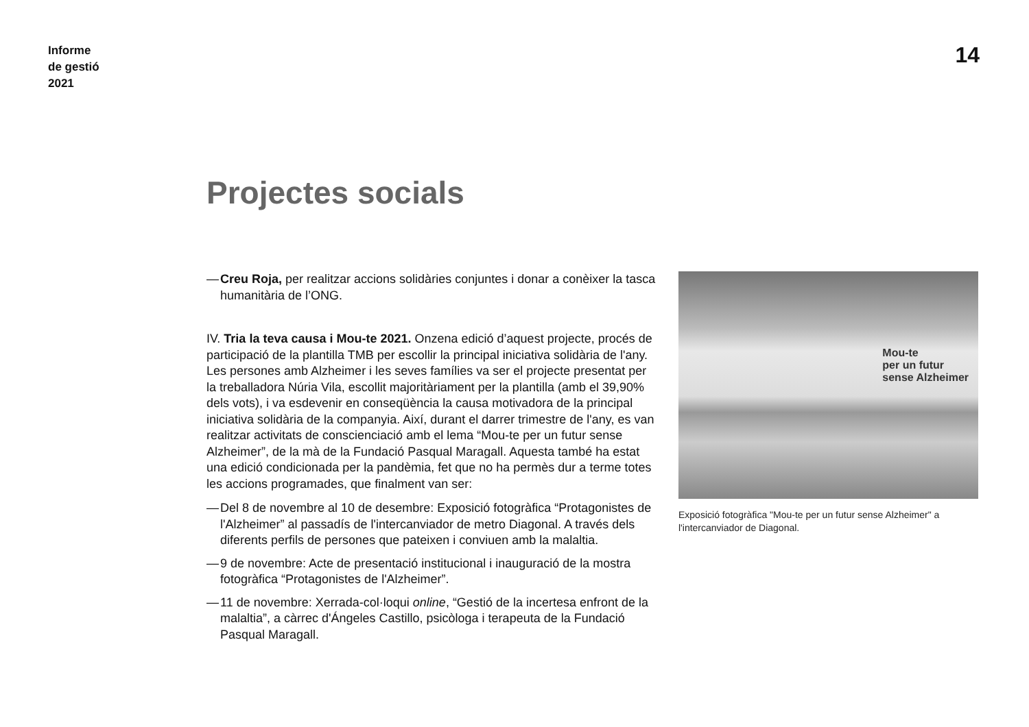Informe
de gestió
2021
14
Projectes socials
— Creu Roja, per realitzar accions solidàries conjuntes i donar a conèixer la tasca humanitària de l’ONG.
IV. Tria la teva causa i Mou-te 2021. Onzena edició d’aquest projecte, procés de participació de la plantilla TMB per escollir la principal iniciativa solidària de l'any. Les persones amb Alzheimer i les seves famílies va ser el projecte presentat per la treballadora Núria Vila, escollit majoritàriament per la plantilla (amb el 39,90% dels vots), i va esdevenir en conseqüència la causa motivadora de la principal iniciativa solidària de la companyia. Així, durant el darrer trimestre de l'any, es van realitzar activitats de conscienciació amb el lema “Mou-te per un futur sense Alzheimer”, de la mà de la Fundació Pasqual Maragall. Aquesta també ha estat una edició condicionada per la pandèmia, fet que no ha permès dur a terme totes les accions programades, que finalment van ser:
— Del 8 de novembre al 10 de desembre: Exposició fotogràfica “Protagonistes de l'Alzheimer” al passadís de l'intercanviador de metro Diagonal. A través dels diferents perfils de persones que pateixen i conviuen amb la malaltia.
— 9 de novembre: Acte de presentació institucional i inauguració de la mostra fotogràfica “Protagonistes de l'Alzheimer”.
— 11 de novembre: Xerrada-col·loqui online, “Gestió de la incertesa enfront de la malaltia”, a càrrec d'Ángeles Castillo, psicòloga i terapeuta de la Fundació Pasqual Maragall.
Mou-te
per un futur
sense Alzheimer
Exposició fotogràfica "Mou-te per un futur sense Alzheimer" a l'intercanviador de Diagonal.